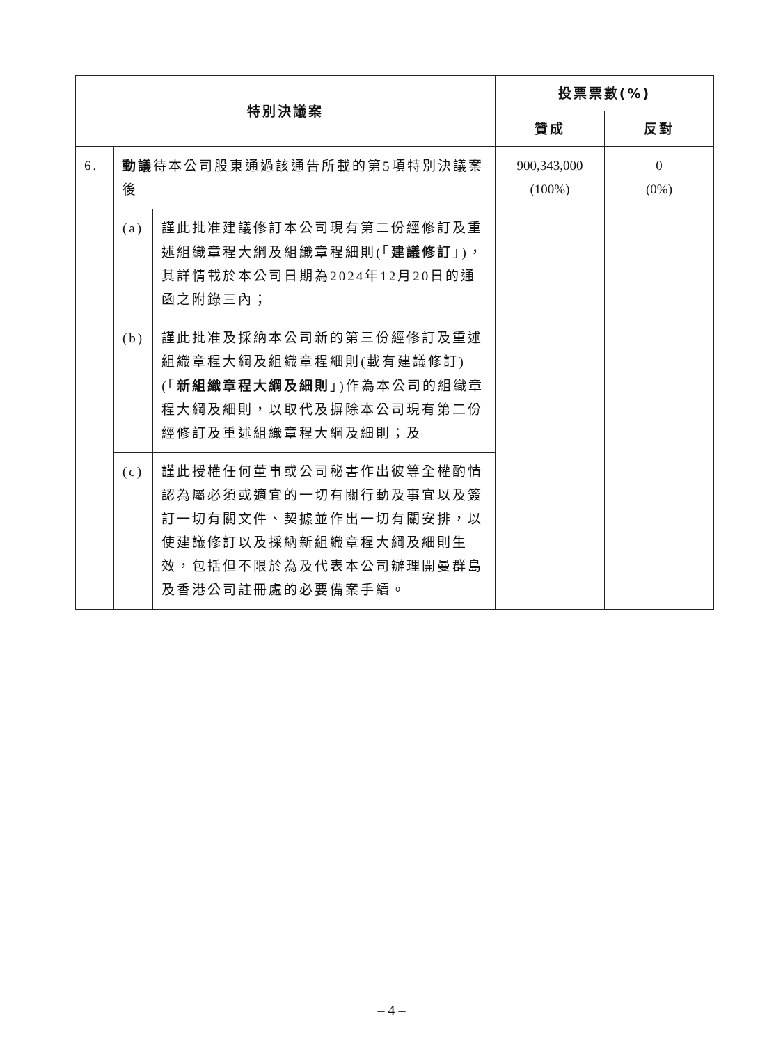| 特別決議案 | | | 投票票數(%) | |
| --- | --- | --- | --- | --- |
| | | | 贊成 | 反對 |
| 6. | 動議 待本公司股東通過該通告所載的第5項特別決議案後 | | 900,343,000 (100%) | 0 (0%) |
| | (a) | 謹此批准建議修訂本公司現有第二份經修訂及重述組織章程大綱及組織章程細則(「 建議修訂 」)，其詳情載於本公司日期為2024年12月20日的通函之附錄三內； | | |
| | (b) | 謹此批准及採納本公司新的第三份經修訂及重述組織章程大綱及組織章程細則(載有建議修訂)(「 新組織章程大綱及細則 」)作為本公司的組織章程大綱及細則，以取代及摒除本公司現有第二份經修訂及重述組織章程大綱及細則；及 | | |
| | (c) | 謹此授權任何董事或公司秘書作出彼等全權酌情認為屬必須或適宜的一切有關行動及事宜以及簽訂一切有關文件、契據並作出一切有關安排，以使建議修訂以及採納新組織章程大綱及細則生效，包括但不限於為及代表本公司辦理開曼群島及香港公司註冊處的必要備案手續。 | | |
– 4 –